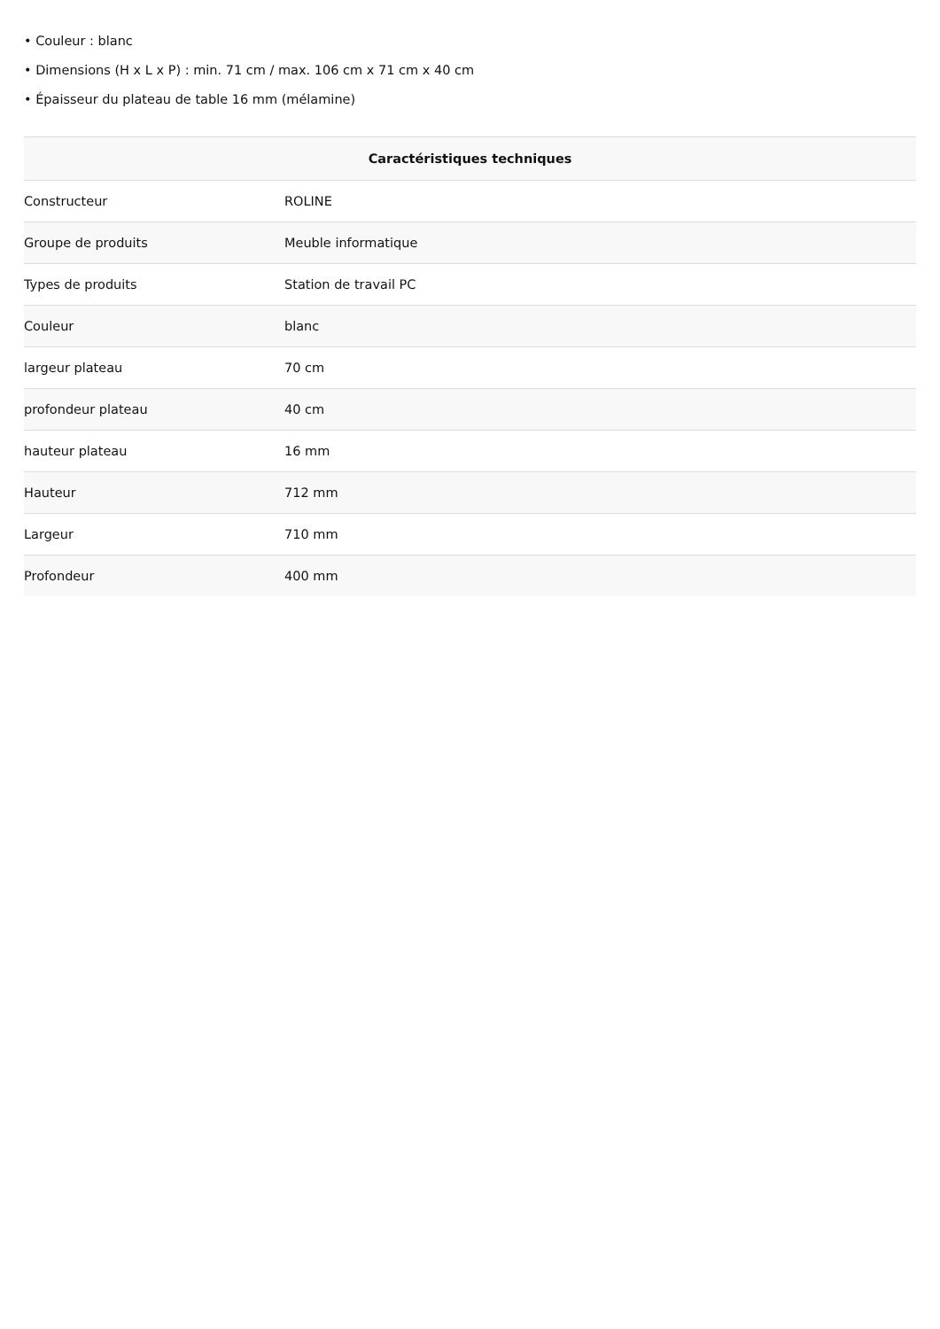• Couleur : blanc
• Dimensions (H x L x P) : min. 71 cm / max. 106 cm x 71 cm x 40 cm
• Épaisseur du plateau de table 16 mm (mélamine)
| Caractéristiques techniques | |
| --- | --- |
| Constructeur | ROLINE |
| Groupe de produits | Meuble informatique |
| Types de produits | Station de travail PC |
| Couleur | blanc |
| largeur plateau | 70 cm |
| profondeur plateau | 40 cm |
| hauteur plateau | 16 mm |
| Hauteur | 712 mm |
| Largeur | 710 mm |
| Profondeur | 400 mm |